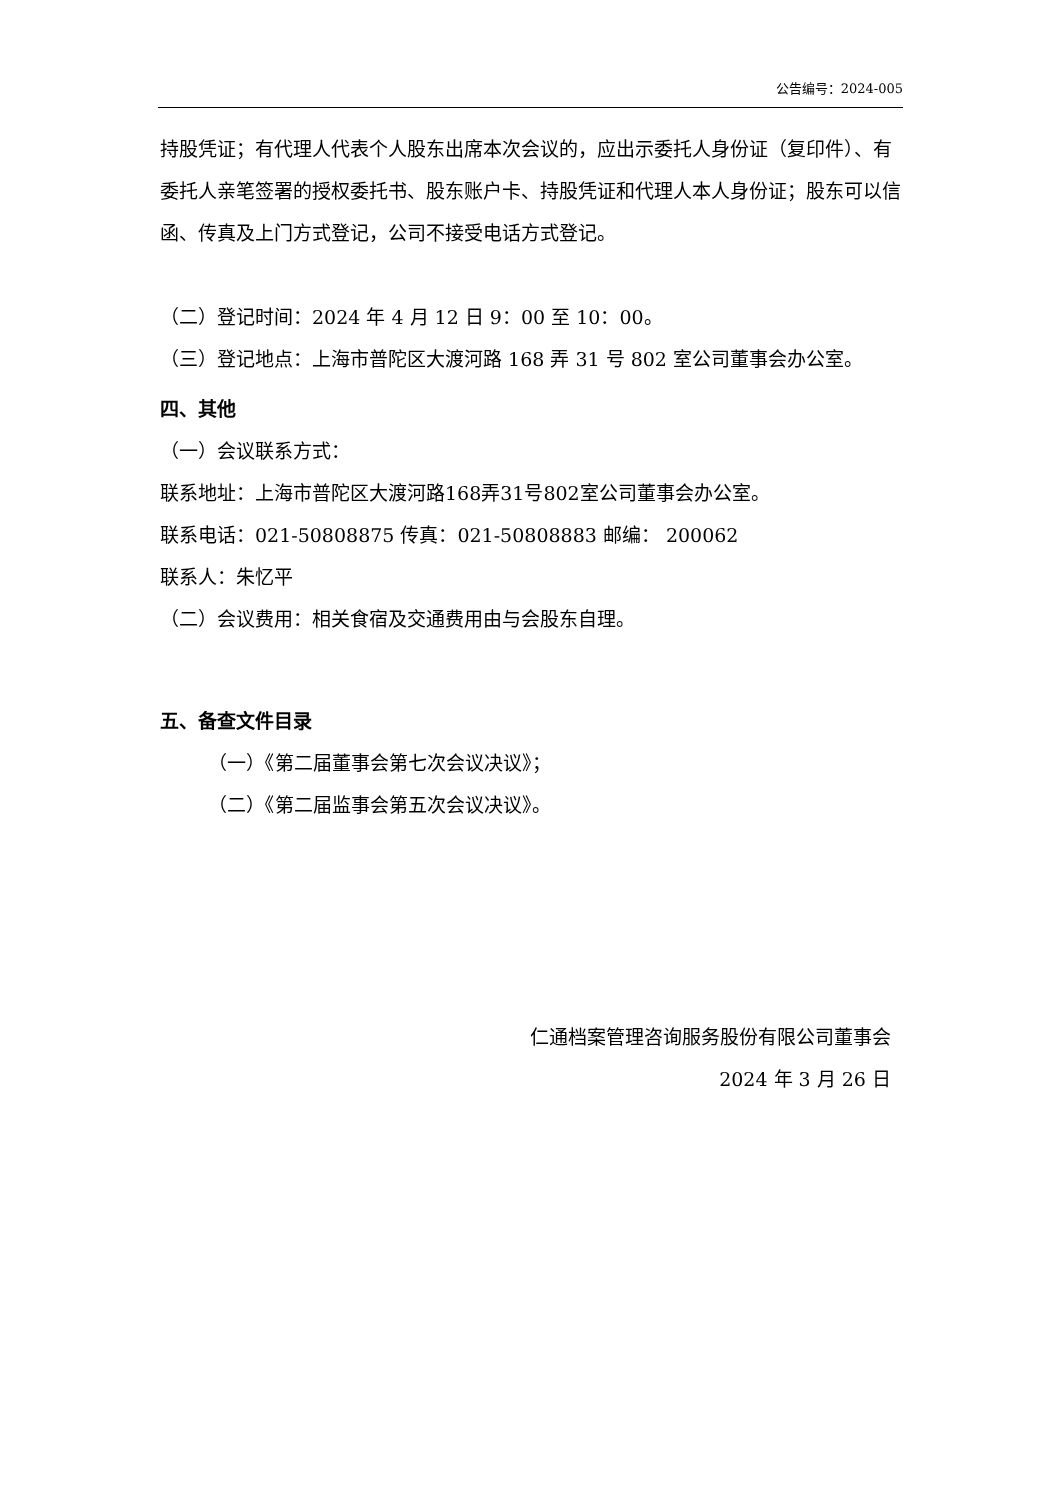公告编号：2024-005
持股凭证；有代理人代表个人股东出席本次会议的，应出示委托人身份证（复印件）、有委托人亲笔签署的授权委托书、股东账户卡、持股凭证和代理人本人身份证；股东可以信函、传真及上门方式登记，公司不接受电话方式登记。
（二）登记时间：2024 年 4 月 12 日 9：00 至 10：00。
（三）登记地点：上海市普陀区大渡河路 168 弄 31 号 802 室公司董事会办公室。
四、其他
（一）会议联系方式：
联系地址：上海市普陀区大渡河路168弄31号802室公司董事会办公室。
联系电话：021-50808875 传真：021-50808883 邮编： 200062
联系人：朱忆平
（二）会议费用：相关食宿及交通费用由与会股东自理。
五、备查文件目录
（一）《第二届董事会第七次会议决议》；
（二）《第二届监事会第五次会议决议》。
仁通档案管理咨询服务股份有限公司董事会
2024 年 3 月 26 日